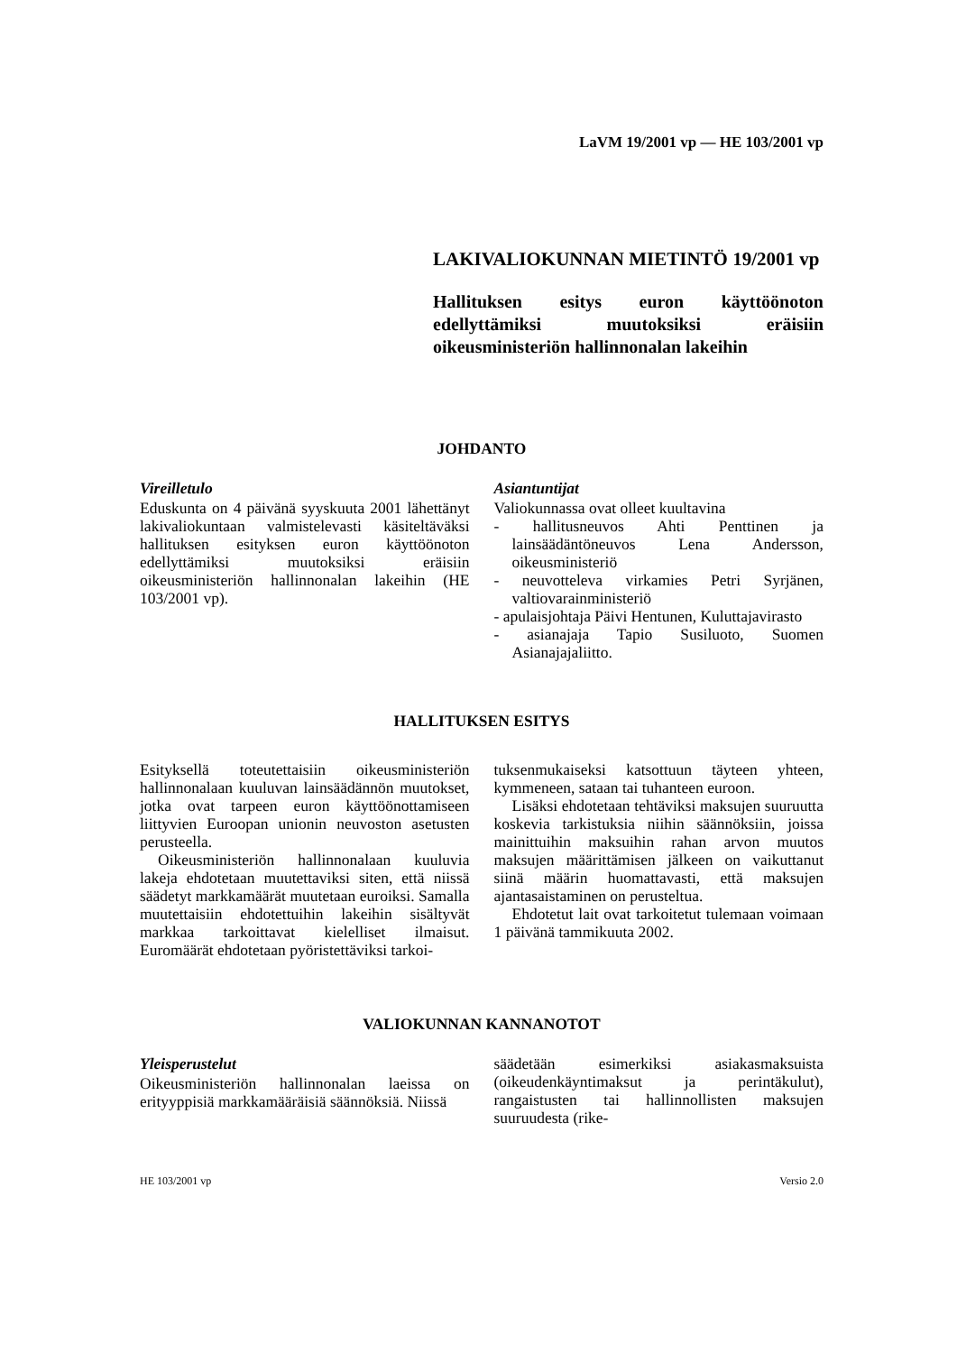LaVM 19/2001 vp — HE 103/2001 vp
LAKIVALIOKUNNAN MIETINTÖ 19/2001 vp
Hallituksen esitys euron käyttöönoton edellyttämiksi muutoksiksi eräisiin oikeusministeriön hallinnonalan lakeihin
JOHDANTO
Vireilletulo
Eduskunta on 4 päivänä syyskuuta 2001 lähettänyt lakivaliokuntaan valmistelevasti käsiteltäväksi hallituksen esityksen euron käyttöönoton edellyttämiksi muutoksiksi eräisiin oikeusministeriön hallinnonalan lakeihin (HE 103/2001 vp).
Asiantuntijat
Valiokunnassa ovat olleet kuultavina
- hallitusneuvos Ahti Penttinen ja lainsäädäntöneuvos Lena Andersson, oikeusministeriö
- neuvotteleva virkamies Petri Syrjänen, valtiovarainministeriö
- apulaisjohtaja Päivi Hentunen, Kuluttajavirasto
- asianajaja Tapio Susiluoto, Suomen Asianajajaliitto.
HALLITUKSEN ESITYS
Esityksellä toteutettaisiin oikeusministeriön hallinnonalaan kuuluvan lainsäädännön muutokset, jotka ovat tarpeen euron käyttöönottamiseen liittyvien Euroopan unionin neuvoston asetusten perusteella.
Oikeusministeriön hallinnonalaan kuuluvia lakeja ehdotetaan muutettaviksi siten, että niissä säädetyt markkamäärät muutetaan euroiksi. Samalla muutettaisiin ehdotettuihin lakeihin sisältyvät markkaa tarkoittavat kielelliset ilmaisut. Euromäärät ehdotetaan pyöristettäviksi tarkoi-
tuksenmukaiseksi katsottuun täyteen yhteen, kymmeneen, sataan tai tuhanteen euroon.
Lisäksi ehdotetaan tehtäviksi maksujen suuruutta koskevia tarkistuksia niihin säännöksiin, joissa mainittuihin maksuihin rahan arvon muutos maksujen määrittämisen jälkeen on vaikuttanut siinä määrin huomattavasti, että maksujen ajantasaistaminen on perusteltua.
Ehdotetut lait ovat tarkoitetut tulemaan voimaan 1 päivänä tammikuuta 2002.
VALIOKUNNAN KANNANOTOT
Yleisperustelut
Oikeusministeriön hallinnonalan laeissa on erityyppisiä markkamääräisiä säännöksiä. Niissä
säädetään esimerkiksi asiakasmaksuista (oikeudenkäyntimaksut ja perintäkulut), rangaistusten tai hallinnollisten maksujen suuruudesta (rike-
HE 103/2001 vp Versio 2.0